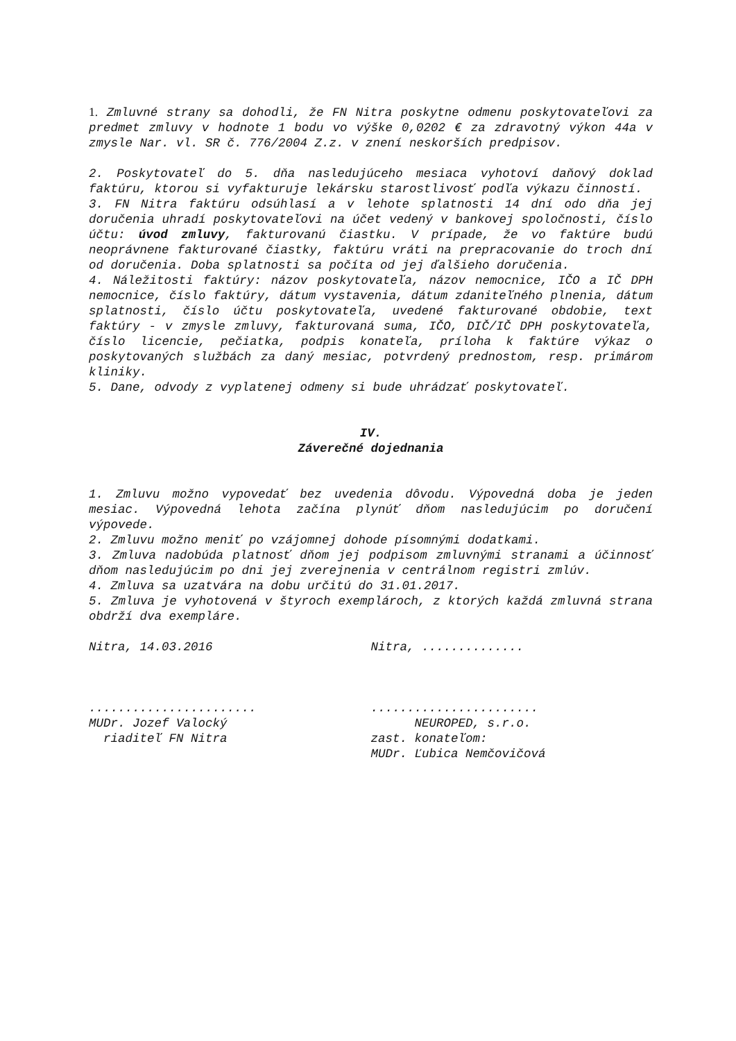1. Zmluvné strany sa dohodli, že FN Nitra poskytne odmenu poskytovateľovi za predmet zmluvy v hodnote 1 bodu vo výške 0,0202 € za zdravotný výkon 44a v zmysle Nar. vl. SR č. 776/2004 Z.z. v znení neskorších predpisov.
2. Poskytovateľ do 5. dňa nasledujúceho mesiaca vyhotoví daňový doklad faktúru, ktorou si vyfakturuje lekársku starostlivosť podľa výkazu činností.
3. FN Nitra faktúru odsúhlasí a v lehote splatnosti 14 dní odo dňa jej doručenia uhradí poskytovateľovi na účet vedený v bankovej spoločnosti, číslo účtu: úvod zmluvy, fakturovanú čiastku. V prípade, že vo faktúre budú neoprávnene fakturované čiastky, faktúru vráti na prepracovanie do troch dní od doručenia. Doba splatnosti sa počíta od jej ďalšieho doručenia.
4. Náležitosti faktúry: názov poskytovateľa, názov nemocnice, IČO a IČ DPH nemocnice, číslo faktúry, dátum vystavenia, dátum zdaniteľného plnenia, dátum splatnosti, číslo účtu poskytovateľa, uvedené fakturované obdobie, text faktúry - v zmysle zmluvy, fakturovaná suma, IČO, DIČ/IČ DPH poskytovateľa, číslo licencie, pečiatka, podpis konateľa, príloha k faktúre výkaz o poskytovaných službách za daný mesiac, potvrdený prednostom, resp. primárom kliniky.
5. Dane, odvody z vyplatenej odmeny si bude uhrádzať poskytovateľ.
IV.
Záverečné dojednania
1. Zmluvu možno vypovedať bez uvedenia dôvodu. Výpovedná doba je jeden mesiac. Výpovedná lehota začína plynúť dňom nasledujúcim po doručení výpovede.
2. Zmluvu možno meniť po vzájomnej dohode písomnými dodatkami.
3. Zmluva nadobúda platnosť dňom jej podpisom zmluvnými stranami a účinnosť dňom nasledujúcim po dni jej zverejnenia v centrálnom registri zmlúv.
4. Zmluva sa uzatvára na dobu určitú do 31.01.2017.
5. Zmluva je vyhotovená v štyroch exemplároch, z ktorých každá zmluvná strana obdrží dva exempláre.
Nitra, 14.03.2016 Nitra, ..............
.......................
MUDr. Jozef Valocký
riaditeľ FN Nitra
.......................
NEUROPED, s.r.o.
zast. konateľom:
MUDr. Ľubica Nemčovičová